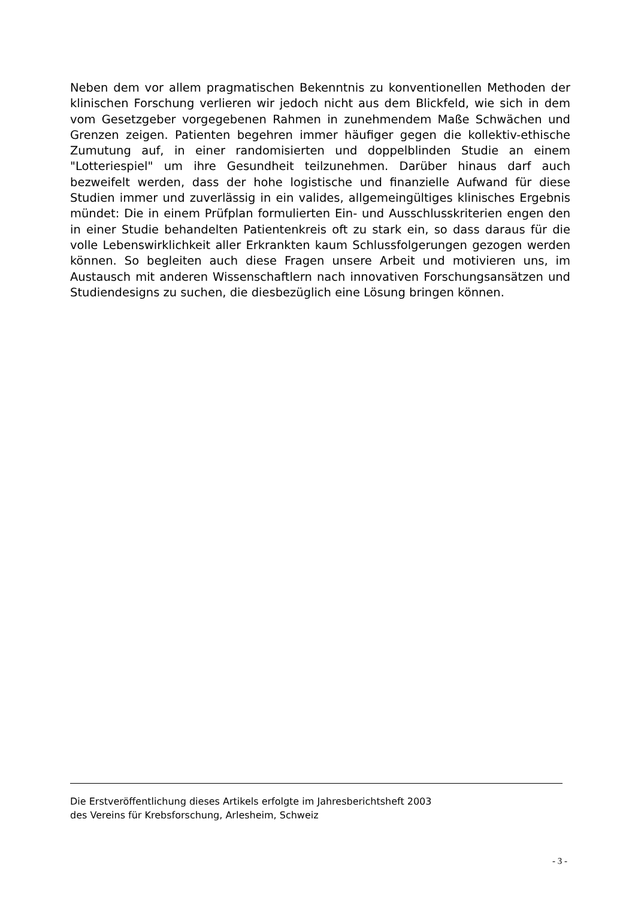Neben dem vor allem pragmatischen Bekenntnis zu konventionellen Metho­den der klinischen Forschung verlieren wir jedoch nicht aus dem Blickfeld, wie sich in dem vom Gesetzgeber vorgegebenen Rahmen in zunehmendem Maße Schwächen und Grenzen zeigen. Patienten begehren immer häufiger gegen die kollektiv-ethische Zumutung auf, in einer randomisierten und doppelblinden Studie an einem "Lotteriespiel" um ihre Gesundheit teilzu­nehmen. Darüber hinaus darf auch bezweifelt werden, dass der hohe logisti­sche und finanzielle Aufwand für diese Studien immer und zuverlässig in ein valides, allgemeingültiges klinisches Ergebnis mündet: Die in einem Prüfplan formulierten Ein- und Ausschlusskriterien engen den in einer Studie behan­delten Patientenkreis oft zu stark ein, so dass daraus für die volle Lebens­wirklichkeit aller Erkrankten kaum Schlussfolgerungen gezogen werden können. So begleiten auch diese Fragen unsere Arbeit und motivieren uns, im Austausch mit anderen Wissenschaftlern nach innovativen Forschungs­ansätzen und Studiendesigns zu suchen, die diesbezüglich eine Lösung brin­gen können.
Die Erstveröffentlichung dieses Artikels erfolgte im Jahresberichtsheft 2003
des Vereins für Krebsforschung, Arlesheim, Schweiz
- 3 -